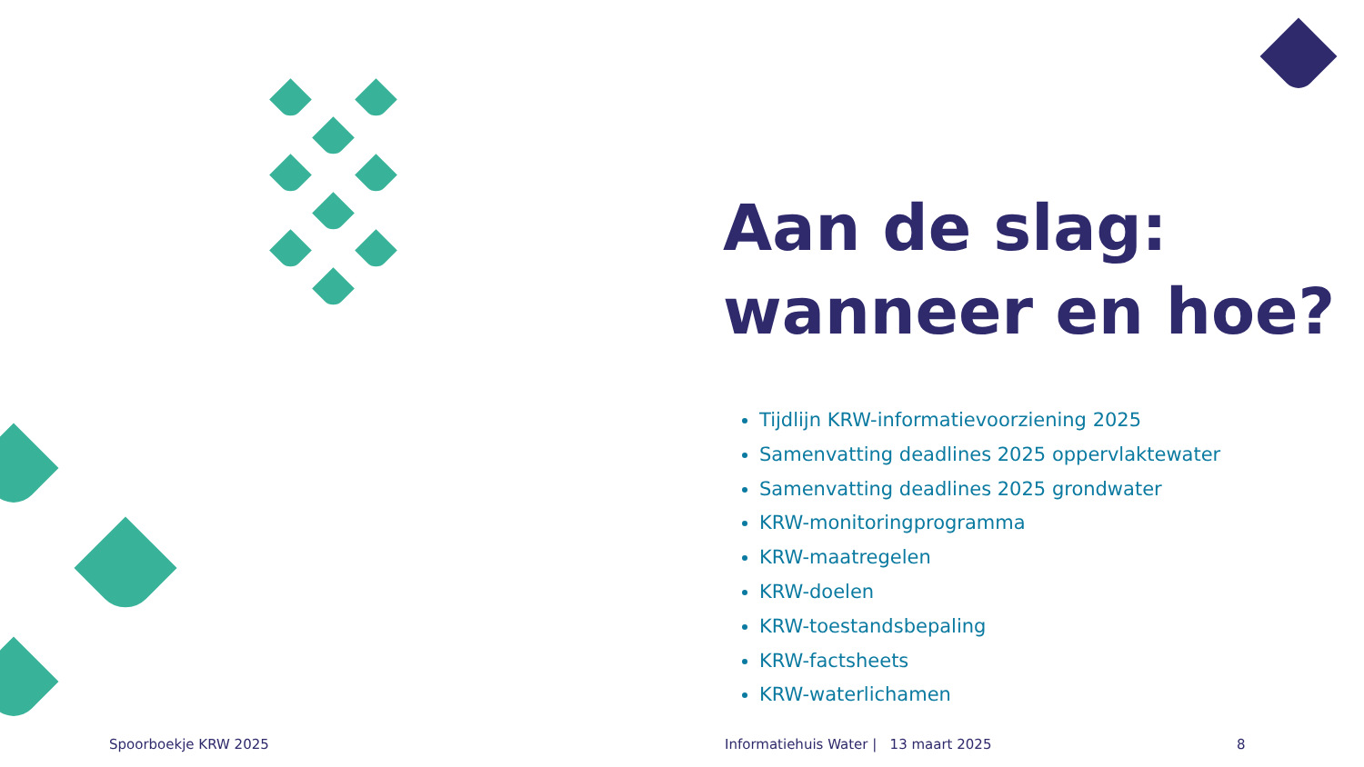Aan de slag:
wanneer en hoe?
Tijdlijn KRW-informatievoorziening 2025
Samenvatting deadlines 2025 oppervlaktewater
Samenvatting deadlines 2025 grondwater
KRW-monitoringprogramma
KRW-maatregelen
KRW-doelen
KRW-toestandsbepaling
KRW-factsheets
KRW-waterlichamen
Spoorboekje KRW 2025
Informatiehuis Water | 13 maart 2025
8